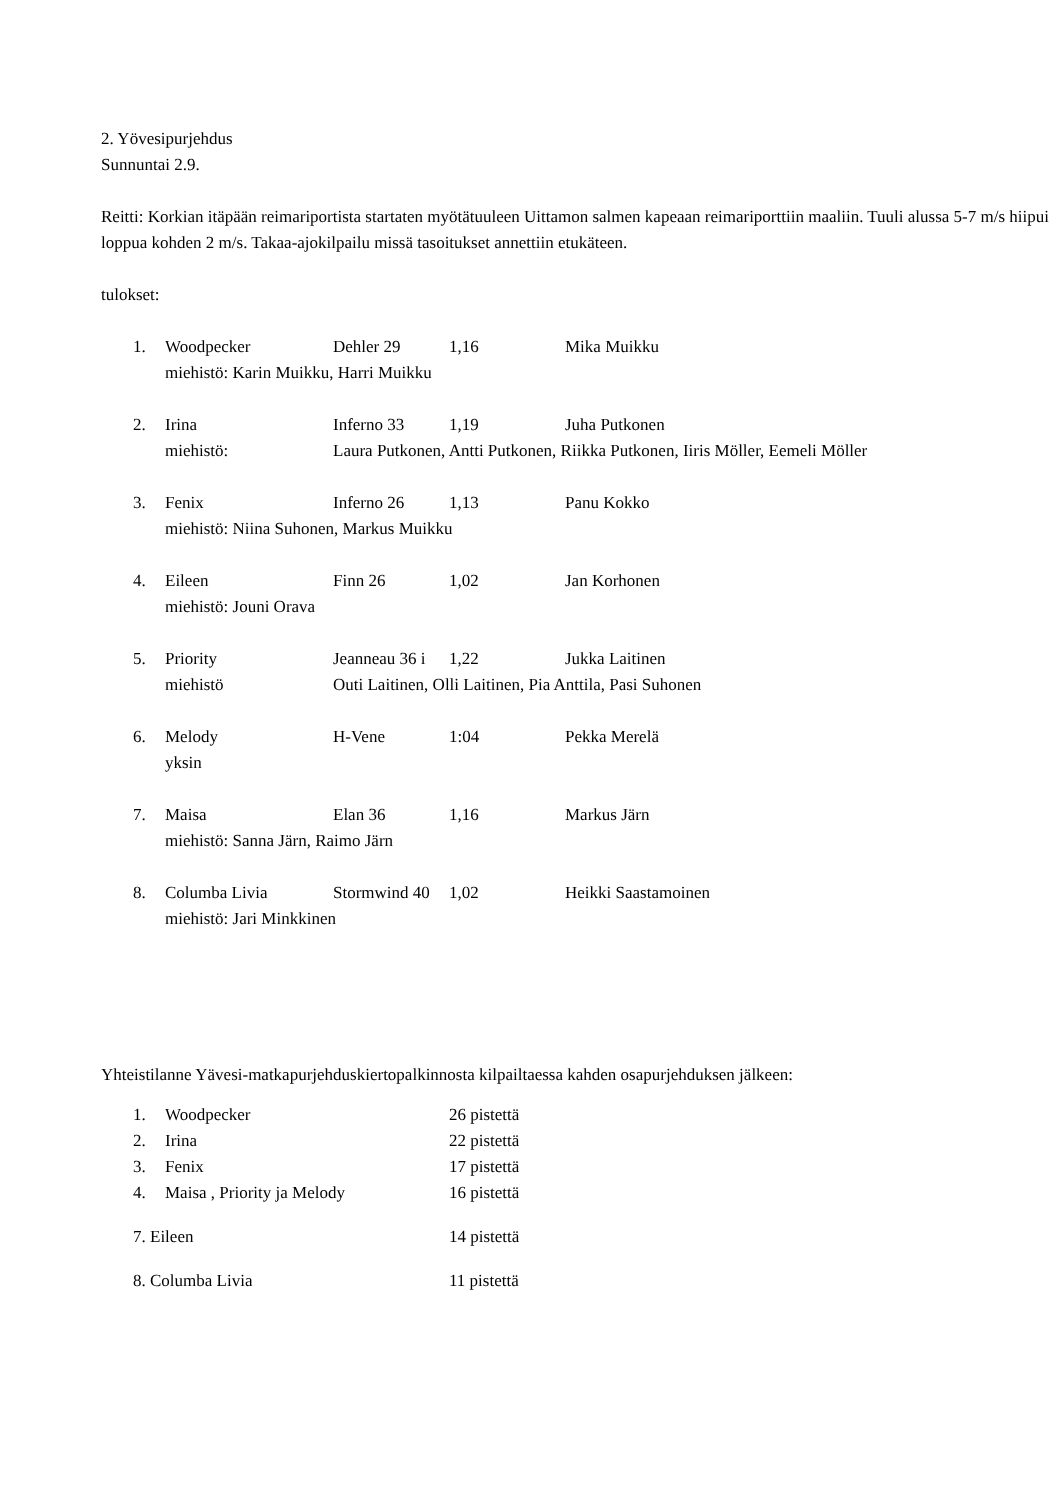2. Yövesipurjehdus
Sunnuntai 2.9.
Reitti: Korkian itäpään reimariportista startaten myötätuuleen Uittamon salmen kapeaan reimariporttiin maaliin. Tuuli alussa 5-7 m/s hiipui loppua kohden 2 m/s. Takaa-ajokilpailu missä tasoitukset annettiin etukäteen.
tulokset:
1. Woodpecker Dehler 29 1,16 Mika Muikku
miehistö: Karin Muikku, Harri Muikku
2. Irina Inferno 33 1,19 Juha Putkonen
miehistö: Laura Putkonen, Antti Putkonen, Riikka Putkonen, Iiris Möller, Eemeli Möller
3. Fenix Inferno 26 1,13 Panu Kokko
miehistö: Niina Suhonen, Markus Muikku
4. Eileen Finn 26 1,02 Jan Korhonen
miehistö: Jouni Orava
5. Priority Jeanneau 36 i 1,22 Jukka Laitinen
miehistö Outi Laitinen, Olli Laitinen, Pia Anttila, Pasi Suhonen
6. Melody H-Vene 1:04 Pekka Merelä
yksin
7. Maisa Elan 36 1,16 Markus Järn
miehistö: Sanna Järn, Raimo Järn
8. Columba Livia Stormwind 40 1,02 Heikki Saastamoinen
miehistö: Jari Minkkinen
Yhteistilanne Yävesi-matkapurjehduskiertopalkinnosta kilpailtaessa kahden osapurjehduksen jälkeen:
1. Woodpecker 26 pistettä
2. Irina 22 pistettä
3. Fenix 17 pistettä
4. Maisa , Priority ja Melody 16 pistettä
7. Eileen 14 pistettä
8. Columba Livia 11 pistettä